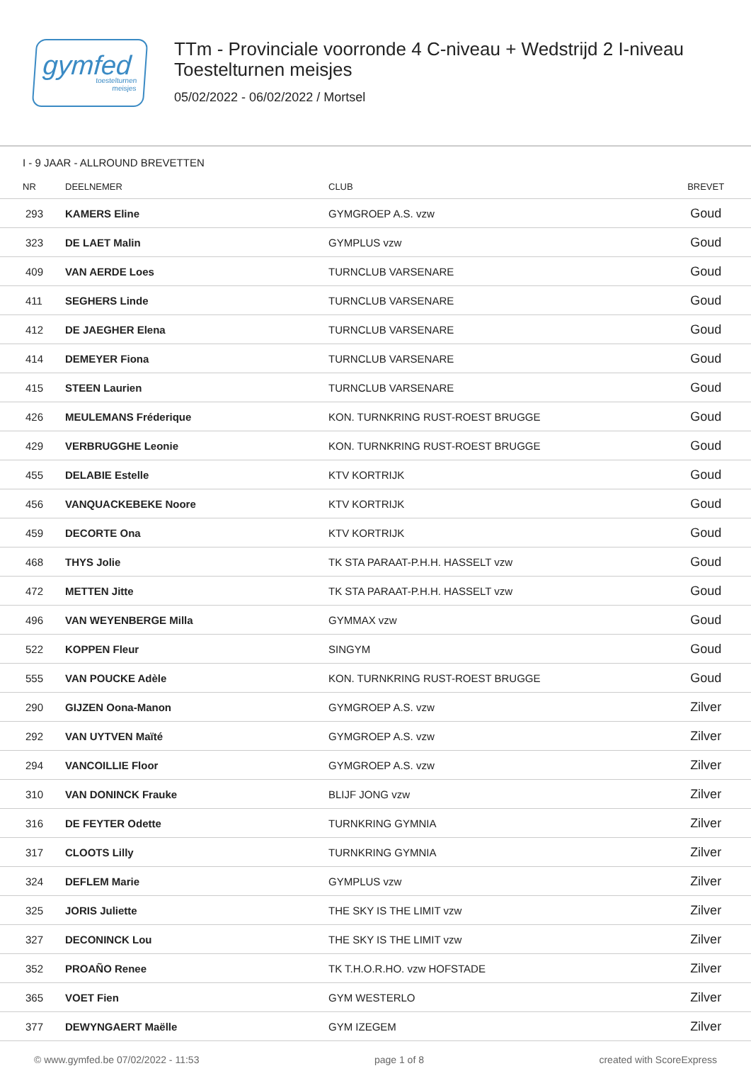gymfed
toestelturnen
meisjes
TTm - Provinciale voorronde 4 C-niveau + Wedstrijd 2 I-niveau
Toestelturnen meisjes
05/02/2022 - 06/02/2022 / Mortsel
I - 9 JAAR - ALLROUND BREVETTEN
| NR | DEELNEMER | CLUB | BREVET |
| --- | --- | --- | --- |
| 293 | KAMERS Eline | GYMGROEP A.S. vzw | Goud |
| 323 | DE LAET Malin | GYMPLUS vzw | Goud |
| 409 | VAN AERDE Loes | TURNCLUB VARSENARE | Goud |
| 411 | SEGHERS Linde | TURNCLUB VARSENARE | Goud |
| 412 | DE JAEGHER Elena | TURNCLUB VARSENARE | Goud |
| 414 | DEMEYER Fiona | TURNCLUB VARSENARE | Goud |
| 415 | STEEN Laurien | TURNCLUB VARSENARE | Goud |
| 426 | MEULEMANS Fréderique | KON. TURNKRING RUST-ROEST BRUGGE | Goud |
| 429 | VERBRUGGHE Leonie | KON. TURNKRING RUST-ROEST BRUGGE | Goud |
| 455 | DELABIE Estelle | KTV KORTRIJK | Goud |
| 456 | VANQUACKEBEKE Noore | KTV KORTRIJK | Goud |
| 459 | DECORTE Ona | KTV KORTRIJK | Goud |
| 468 | THYS Jolie | TK STA PARAAT-P.H.H. HASSELT vzw | Goud |
| 472 | METTEN Jitte | TK STA PARAAT-P.H.H. HASSELT vzw | Goud |
| 496 | VAN WEYENBERGE Milla | GYMMAX vzw | Goud |
| 522 | KOPPEN Fleur | SINGYM | Goud |
| 555 | VAN POUCKE Adèle | KON. TURNKRING RUST-ROEST BRUGGE | Goud |
| 290 | GIJZEN Oona-Manon | GYMGROEP A.S. vzw | Zilver |
| 292 | VAN UYTVEN Maïté | GYMGROEP A.S. vzw | Zilver |
| 294 | VANCOILLIE Floor | GYMGROEP A.S. vzw | Zilver |
| 310 | VAN DONINCK Frauke | BLIJF JONG vzw | Zilver |
| 316 | DE FEYTER Odette | TURNKRING GYMNIA | Zilver |
| 317 | CLOOTS Lilly | TURNKRING GYMNIA | Zilver |
| 324 | DEFLEM Marie | GYMPLUS vzw | Zilver |
| 325 | JORIS Juliette | THE SKY IS THE LIMIT vzw | Zilver |
| 327 | DECONINCK Lou | THE SKY IS THE LIMIT vzw | Zilver |
| 352 | PROAÑO Renee | TK T.H.O.R.HO. vzw HOFSTADE | Zilver |
| 365 | VOET Fien | GYM WESTERLO | Zilver |
| 377 | DEWYNGAERT Maëlle | GYM IZEGEM | Zilver |
© www.gymfed.be 07/02/2022 - 11:53 page 1 of 8 created with ScoreExpress